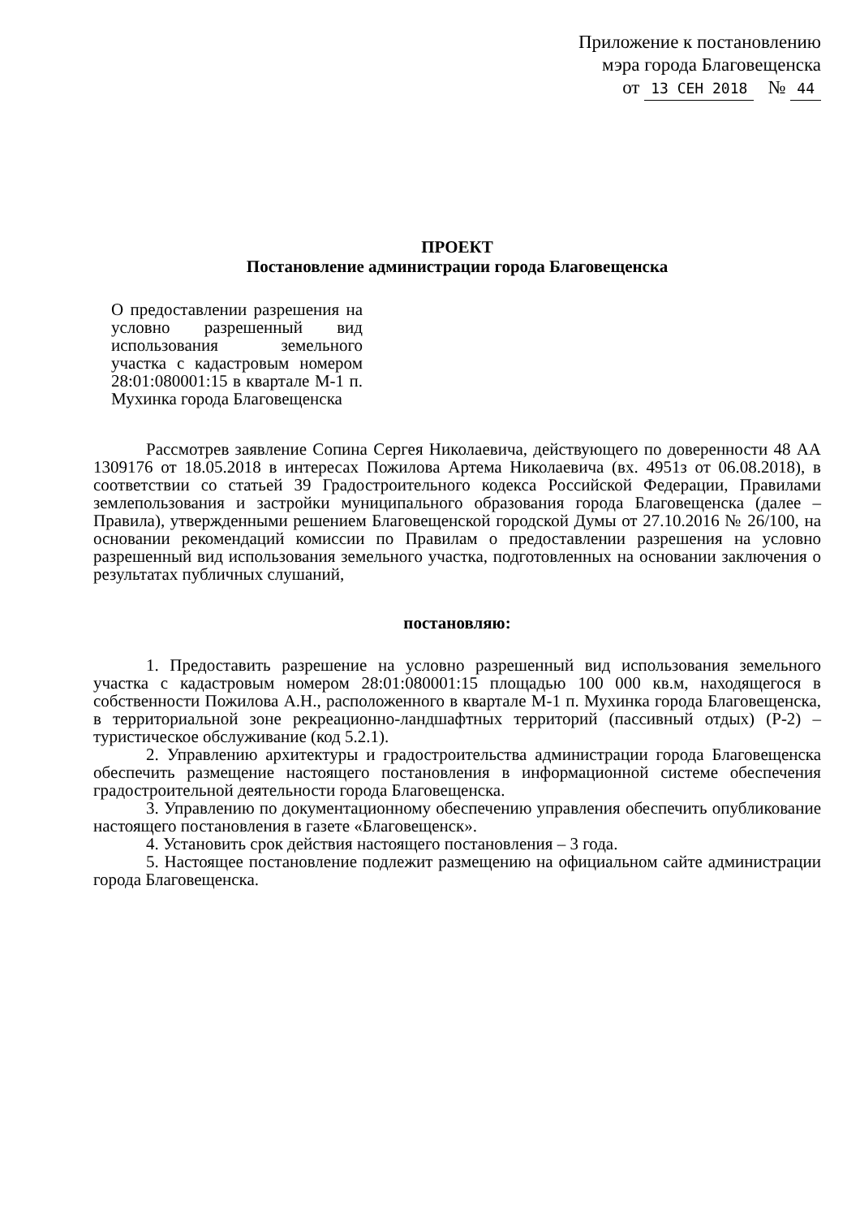Приложение к постановлению
мэра города Благовещенска
от 13 СЕН 2018 № 44
ПРОЕКТ
Постановление администрации города Благовещенска
О предоставлении разрешения на условно разрешенный вид использования земельного участка с кадастровым номером 28:01:080001:15 в квартале М-1 п. Мухинка города Благовещенска
Рассмотрев заявление Сопина Сергея Николаевича, действующего по доверенности 48 АА 1309176 от 18.05.2018 в интересах Пожилова Артема Николаевича (вх. 4951з от 06.08.2018), в соответствии со статьей 39 Градостроительного кодекса Российской Федерации, Правилами землепользования и застройки муниципального образования города Благовещенска (далее – Правила), утвержденными решением Благовещенской городской Думы от 27.10.2016 № 26/100, на основании рекомендаций комиссии по Правилам о предоставлении разрешения на условно разрешенный вид использования земельного участка, подготовленных на основании заключения о результатах публичных слушаний,
постановляю:
1. Предоставить разрешение на условно разрешенный вид использования земельного участка с кадастровым номером 28:01:080001:15 площадью 100 000 кв.м, находящегося в собственности Пожилова А.Н., расположенного в квартале М-1 п. Мухинка города Благовещенска, в территориальной зоне рекреационно-ландшафтных территорий (пассивный отдых) (Р-2) – туристическое обслуживание (код 5.2.1).
2. Управлению архитектуры и градостроительства администрации города Благовещенска обеспечить размещение настоящего постановления в информационной системе обеспечения градостроительной деятельности города Благовещенска.
3. Управлению по документационному обеспечению управления обеспечить опубликование настоящего постановления в газете «Благовещенск».
4. Установить срок действия настоящего постановления – 3 года.
5. Настоящее постановление подлежит размещению на официальном сайте администрации города Благовещенска.